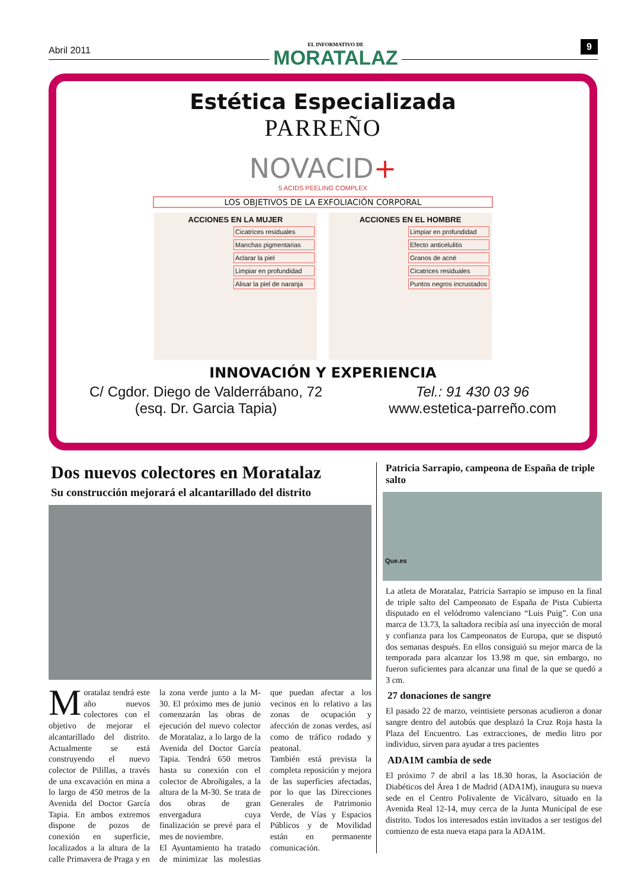Abril 2011 EL INFORMATIVO DE
MORATALAZ 9
Estética Especializada
PARREÑO
NOVACID+
5 ACIDS PEELING COMPLEX
LOS OBJETIVOS DE LA EXFOLIACIÓN CORPORAL
ACCIONES EN LA MUJER
Cicatrices residuales
Manchas pigmentarias
Aclarar la piel
Limpiar en profundidad
Alisar la piel de naranja
ACCIONES EN EL HOMBRE
Limpiar en profundidad
Efecto anticelulitis
Granos de acné
Cicatrices residuales
Puntos negros incrustados
INNOVACIÓN Y EXPERIENCIA
C/ Cgdor. Diego de Valderrábano, 72
(esq. Dr. Garcia Tapia)
Tel.: 91 430 03 96
www.estetica-parreño.com
Dos nuevos colectores en Moratalaz
Su construcción mejorará el alcantarillado del distrito
Moratalaz tendrá este año nuevos colectores con el objetivo de mejorar el alcantarillado del distrito. Actualmente se está construyendo el nuevo colector de Pilillas, a través de una excavación en mina a lo largo de 450 metros de la Avenida del Doctor García Tapia. En ambos extremos dispone de pozos de conexión en superficie, localizados a la altura de la calle Primavera de Praga y en la zona verde junto a la M-30. El próximo mes de junio comenzarán las obras de ejecución del nuevo colector de Moratalaz, a lo largo de la Avenida del Doctor García Tapia. Tendrá 650 metros hasta su conexión con el colector de Abroñigales, a la altura de la M-30. Se trata de dos obras de gran envergadura cuya finalización se prevé para el mes de noviembre.
El Ayuntamiento ha tratado de minimizar las molestias que puedan afectar a los vecinos en lo relativo a las zonas de ocupación y afección de zonas verdes, así como de tráfico rodado y peatonal.
También está prevista la completa reposición y mejora de las superficies afectadas, por lo que las Direcciones Generales de Patrimonio Verde, de Vías y Espacios Públicos y de Movilidad están en permanente comunicación.
Patricia Sarrapio, campeona de España de triple salto
Que.es
La atleta de Moratalaz, Patricia Sarrapio se impuso en la final de triple salto del Campeonato de España de Pista Cubierta disputado en el velódromo valenciano “Luis Puig”. Con una marca de 13.73, la saltadora recibía así una inyección de moral y confianza para los Campeonatos de Europa, que se disputó dos semanas después. En ellos consiguió su mejor marca de la temporada para alcanzar los 13.98 m que, sin embargo, no fueron suficientes para alcanzar una final de la que se quedó a 3 cm.
27 donaciones de sangre
El pasado 22 de marzo, veintisiete personas acudieron a donar sangre dentro del autobús que desplazó la Cruz Roja hasta la Plaza del Encuentro. Las extracciones, de medio litro por individuo, sirven para ayudar a tres pacientes
ADA1M cambia de sede
El próximo 7 de abril a las 18.30 horas, la Asociación de Diabéticos del Área 1 de Madrid (ADA1M), inaugura su nueva sede en el Centro Polivalente de Vicálvaro, situado en la Avenida Real 12-14, muy cerca de la Junta Municipal de ese distrito. Todos los interesados están invitados a ser testigos del comienzo de esta nueva etapa para la ADA1M.